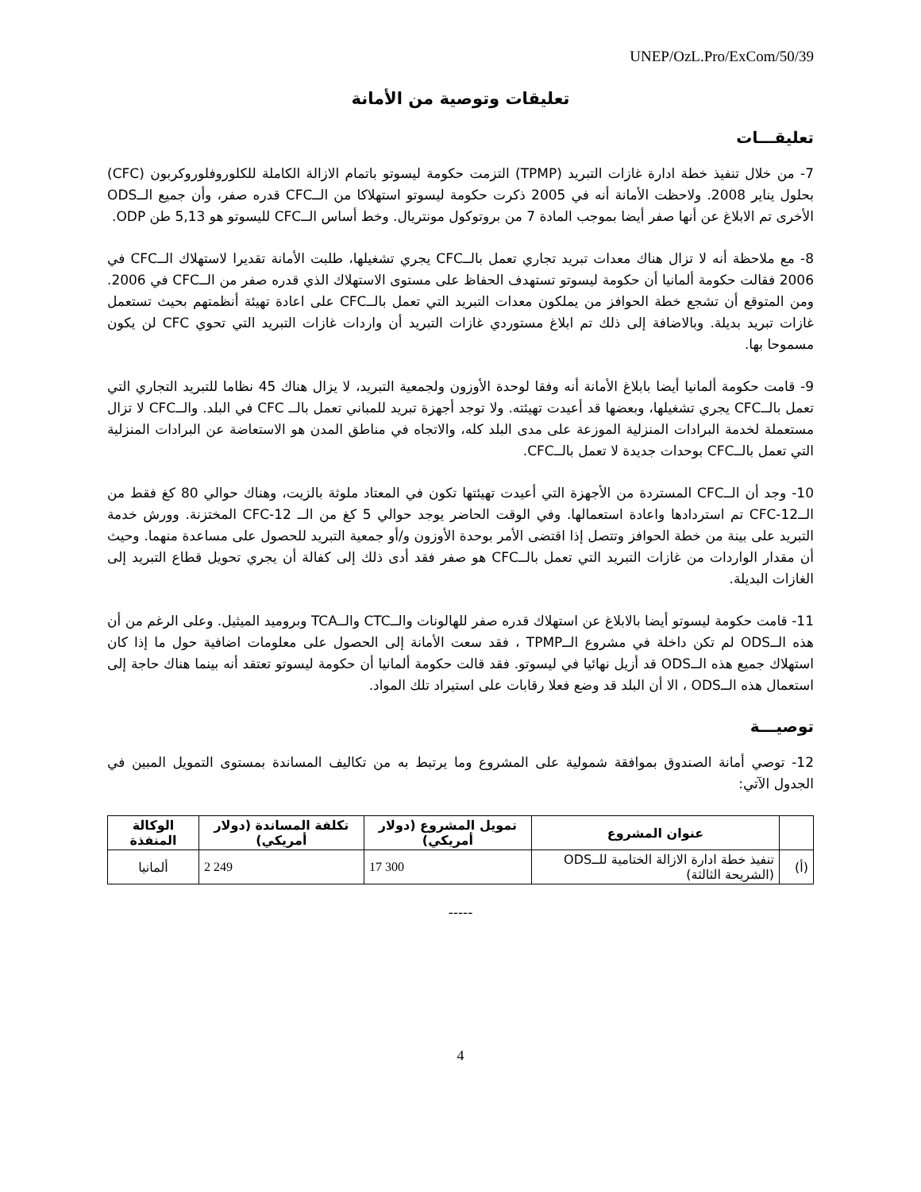UNEP/OzL.Pro/ExCom/50/39
تعليقات وتوصية من الأمانة
تعليقـــات
7- من خلال تنفيذ خطة ادارة غازات التبريد (TPMP) التزمت حكومة ليسوتو باتمام الازالة الكاملة للكلوروفلوروكربون (CFC) بحلول يناير 2008. ولاحظت الأمانة أنه في 2005 ذكرت حكومة ليسوتو استهلاكا من الــCFC قدره صفر، وأن جميع الــODS الأخرى تم الابلاغ عن أنها صفر أيضا بموجب المادة 7 من بروتوكول مونتريال. وخط أساس الــCFC لليسوتو هو 5,13 طن ODP.
8- مع ملاحظة أنه لا تزال هناك معدات تبريد تجاري تعمل بالــCFC يجري تشغيلها، طلبت الأمانة تقديرا لاستهلاك الــCFC في 2006 فقالت حكومة ألمانيا أن حكومة ليسوتو تستهدف الحفاظ على مستوى الاستهلاك الذي قدره صفر من الــCFC في 2006. ومن المتوقع أن تشجع خطة الحوافز من يملكون معدات التبريد التي تعمل بالــCFC على اعادة تهيئة أنظمتهم بحيث تستعمل غازات تبريد بديلة. وبالاضافة إلى ذلك تم ابلاغ مستوردي غازات التبريد أن واردات غازات التبريد التي تحوي CFC لن يكون مسموحا بها.
9- قامت حكومة ألمانيا أيضا بابلاغ الأمانة أنه وفقا لوحدة الأوزون ولجمعية التبريد، لا يزال هناك 45 نظاما للتبريد التجاري التي تعمل بالــCFC يجري تشغيلها، وبعضها قد أعيدت تهيئته. ولا توجد أجهزة تبريد للمباني تعمل بالــ CFC في البلد. والــCFC لا تزال مستعملة لخدمة البرادات المنزلية الموزعة على مدى البلد كله، والاتجاه في مناطق المدن هو الاستعاضة عن البرادات المنزلية التي تعمل بالــCFC بوحدات جديدة لا تعمل بالــCFC.
10- وجد أن الــCFC المستردة من الأجهزة التي أعيدت تهيئتها تكون في المعتاد ملوثة بالزيت، وهناك حوالي 80 كغ فقط من الــCFC-12 تم استردادها واعادة استعمالها. وفي الوقت الحاضر يوجد حوالي 5 كغ من الــ CFC-12 المختزنة. وورش خدمة التبريد على بينة من خطة الحوافز وتتصل إذا اقتضى الأمر بوحدة الأوزون و/أو جمعية التبريد للحصول على مساعدة منهما. وحيث أن مقدار الواردات من غازات التبريد التي تعمل بالــCFC هو صفر فقد أدى ذلك إلى كفالة أن يجري تحويل قطاع التبريد إلى الغازات البديلة.
11- قامت حكومة ليسوتو أيضا بالابلاغ عن استهلاك قدره صفر للهالونات والــCTC والــTCA وبروميد الميثيل. وعلى الرغم من أن هذه الــODS لم تكن داخلة في مشروع الــTPMP ، فقد سعت الأمانة إلى الحصول على معلومات اضافية حول ما إذا كان استهلاك جميع هذه الــODS قد أزيل نهائيا في ليسوتو. فقد قالت حكومة ألمانيا أن حكومة ليسوتو تعتقد أنه بينما هناك حاجة إلى استعمال هذه الــODS ، الا أن البلد قد وضع فعلا رقابات على استيراد تلك المواد.
توصيـــة
12- توصي أمانة الصندوق بموافقة شمولية على المشروع وما يرتبط به من تكاليف المساندة بمستوى التمويل المبين في الجدول الآتي:
| | عنوان المشروع | تمويل المشروع (دولار أمريكي) | تكلفة المساندة (دولار أمريكي) | الوكالة المنفذة |
| --- | --- | --- | --- | --- |
| (أ) | تنفيذ خطة ادارة الازالة الختامية للــODS (الشريحة الثالثة) | 17 300 | 2 249 | ألمانيا |
-----
4